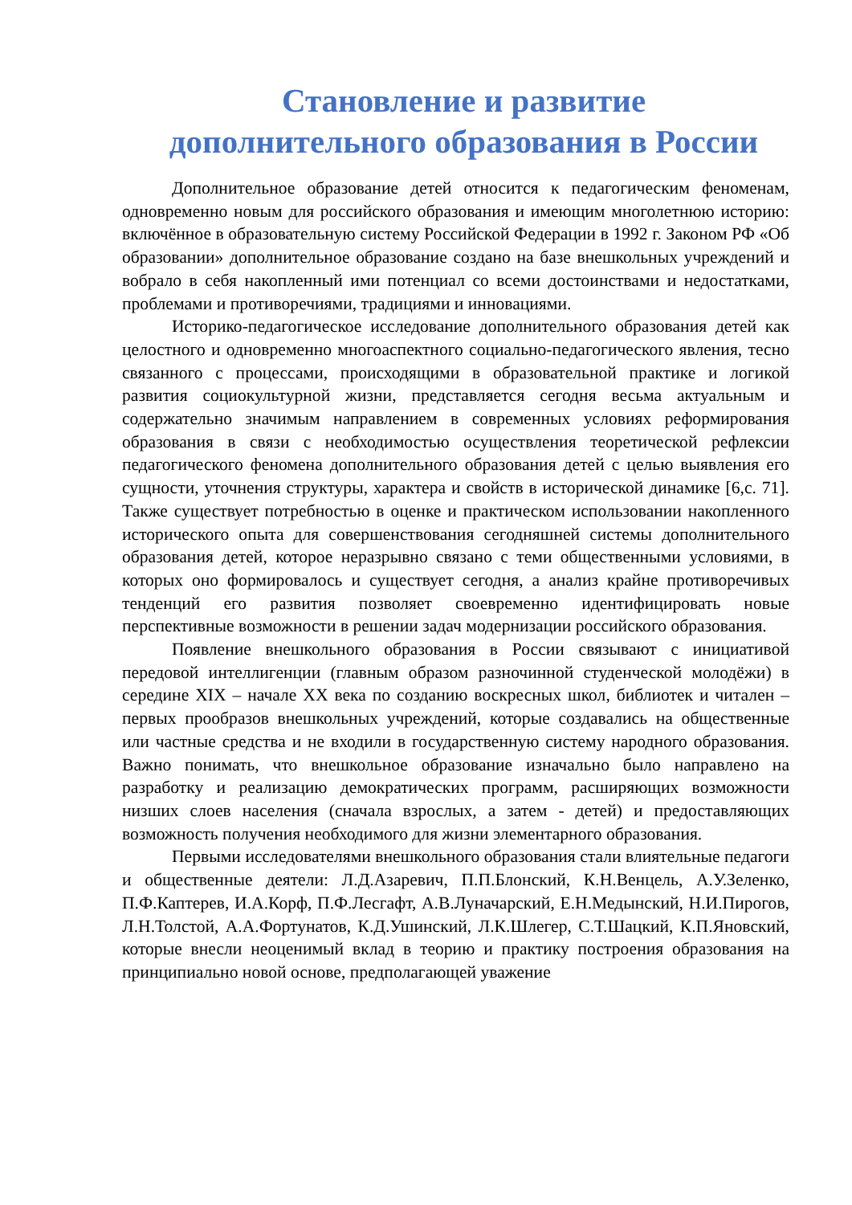Становление и развитие
дополнительного образования в России
Дополнительное образование детей относится к педагогическим феноменам, одновременно новым для российского образования и имеющим многолетнюю историю: включённое в образовательную систему Российской Федерации в 1992 г. Законом РФ «Об образовании» дополнительное образование создано на базе внешкольных учреждений и вобрало в себя накопленный ими потенциал со всеми достоинствами и недостатками, проблемами и противоречиями, традициями и инновациями.
Историко-педагогическое исследование дополнительного образования детей как целостного и одновременно многоаспектного социально-педагогического явления, тесно связанного с процессами, происходящими в образовательной практике и логикой развития социокультурной жизни, представляется сегодня весьма актуальным и содержательно значимым направлением в современных условиях реформирования образования в связи с необходимостью осуществления теоретической рефлексии педагогического феномена дополнительного образования детей с целью выявления его сущности, уточнения структуры, характера и свойств в исторической динамике [6,с. 71]. Также существует потребностью в оценке и практическом использовании накопленного исторического опыта для совершенствования сегодняшней системы дополнительного образования детей, которое неразрывно связано с теми общественными условиями, в которых оно формировалось и существует сегодня, а анализ крайне противоречивых тенденций его развития позволяет своевременно идентифицировать новые перспективные возможности в решении задач модернизации российского образования.
Появление внешкольного образования в России связывают с инициативой передовой интеллигенции (главным образом разночинной студенческой молодёжи) в середине XIX – начале XX века по созданию воскресных школ, библиотек и читален – первых прообразов внешкольных учреждений, которые создавались на общественные или частные средства и не входили в государственную систему народного образования. Важно понимать, что внешкольное образование изначально было направлено на разработку и реализацию демократических программ, расширяющих возможности низших слоев населения (сначала взрослых, а затем - детей) и предоставляющих возможность получения необходимого для жизни элементарного образования.
Первыми исследователями внешкольного образования стали влиятельные педагоги и общественные деятели: Л.Д.Азаревич, П.П.Блонский, К.Н.Венцель, А.У.Зеленко, П.Ф.Каптерев, И.А.Корф, П.Ф.Лесгафт, А.В.Луначарский, Е.Н.Медынский, Н.И.Пирогов, Л.Н.Толстой, А.А.Фортунатов, К.Д.Ушинский, Л.К.Шлегер, С.Т.Шацкий, К.П.Яновский, которые внесли неоценимый вклад в теорию и практику построения образования на принципиально новой основе, предполагающей уважение